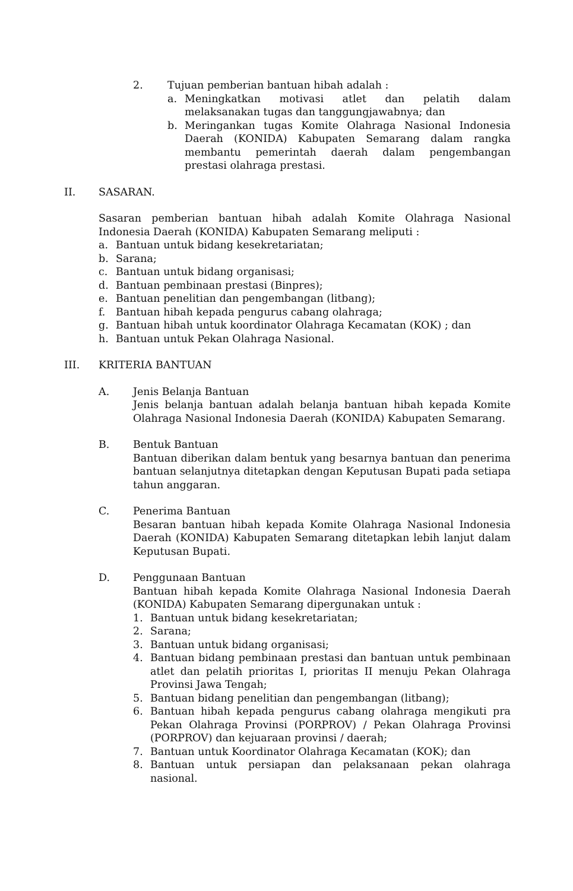2. Tujuan pemberian bantuan hibah adalah :
a. Meningkatkan motivasi atlet dan pelatih dalam melaksanakan tugas dan tanggungjawabnya; dan
b. Meringankan tugas Komite Olahraga Nasional Indonesia Daerah (KONIDA) Kabupaten Semarang dalam rangka membantu pemerintah daerah dalam pengembangan prestasi olahraga prestasi.
II. SASARAN.
Sasaran pemberian bantuan hibah adalah Komite Olahraga Nasional Indonesia Daerah (KONIDA) Kabupaten Semarang meliputi :
a. Bantuan untuk bidang kesekretariatan;
b. Sarana;
c. Bantuan untuk bidang organisasi;
d. Bantuan pembinaan prestasi (Binpres);
e. Bantuan penelitian dan pengembangan (litbang);
f. Bantuan hibah kepada pengurus cabang olahraga;
g. Bantuan hibah untuk koordinator Olahraga Kecamatan (KOK) ; dan
h. Bantuan untuk Pekan Olahraga Nasional.
III. KRITERIA BANTUAN
A. Jenis Belanja Bantuan
Jenis belanja bantuan adalah belanja bantuan hibah kepada Komite Olahraga Nasional Indonesia Daerah (KONIDA) Kabupaten Semarang.
B. Bentuk Bantuan
Bantuan diberikan dalam bentuk yang besarnya bantuan dan penerima bantuan selanjutnya ditetapkan dengan Keputusan Bupati pada setiapa tahun anggaran.
C. Penerima Bantuan
Besaran bantuan hibah kepada Komite Olahraga Nasional Indonesia Daerah (KONIDA) Kabupaten Semarang ditetapkan lebih lanjut dalam Keputusan Bupati.
D. Penggunaan Bantuan
Bantuan hibah kepada Komite Olahraga Nasional Indonesia Daerah (KONIDA) Kabupaten Semarang dipergunakan untuk :
1. Bantuan untuk bidang kesekretariatan;
2. Sarana;
3. Bantuan untuk bidang organisasi;
4. Bantuan bidang pembinaan prestasi dan bantuan untuk pembinaan atlet dan pelatih prioritas I, prioritas II menuju Pekan Olahraga Provinsi Jawa Tengah;
5. Bantuan bidang penelitian dan pengembangan (litbang);
6. Bantuan hibah kepada pengurus cabang olahraga mengikuti pra Pekan Olahraga Provinsi (PORPROV) / Pekan Olahraga Provinsi (PORPROV) dan kejuaraan provinsi / daerah;
7. Bantuan untuk Koordinator Olahraga Kecamatan (KOK); dan
8. Bantuan untuk persiapan dan pelaksanaan pekan olahraga nasional.